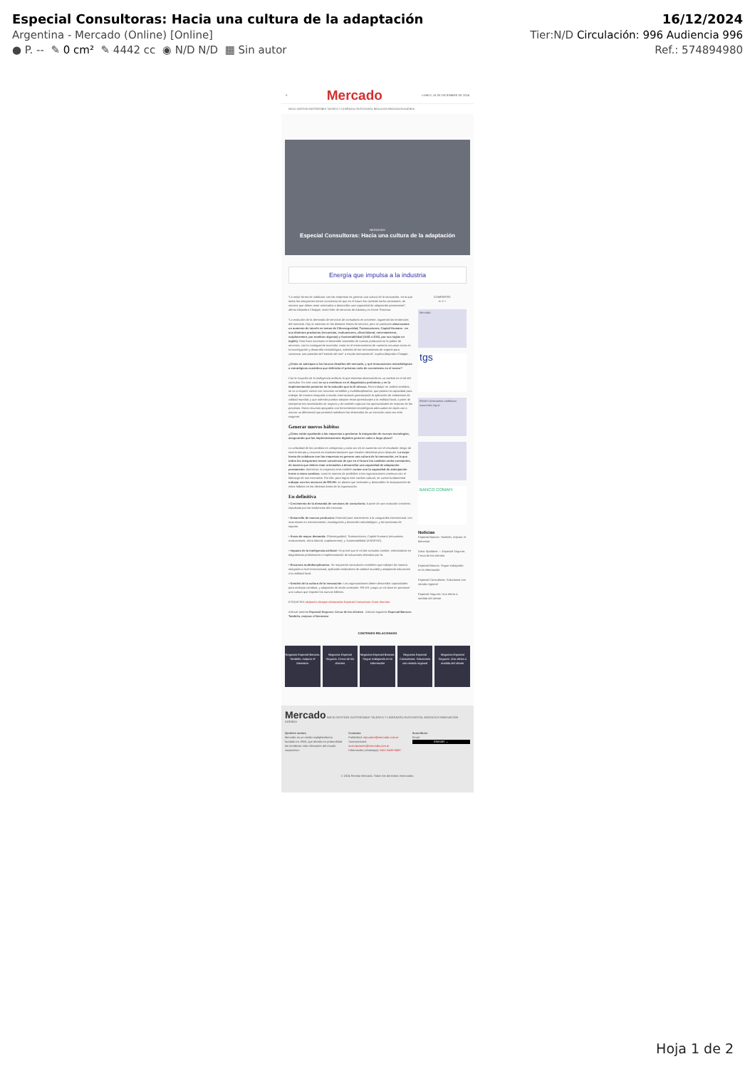Especial Consultoras: Hacia una cultura de la adaptación
Argentina - Mercado (Online) [Online]
● P. -- ✎ 0 cm² ✎ 4442 cc ◉ N/D N/D ▦ Sin autor
16/12/2024
Tier:N/D Circulación: 996 Audiencia 996
Ref.: 574894980
≡ Mercado LUNES, 16 DE DICIEMBRE DE 2024
INICIO GESTIÓN SUSTENTABLE TALENTO Y LIDERAZGO RUTA DIGITAL NEGOCIOS INNOVACIÓN AGENDA
NEGOCIOS
Especial Consultoras: Hacia una cultura de la adaptación
Energía que impulsa a la industria
“La mejor forma de colaborar con las empresas es generar una cultura de la innovación, en la que todos los integrantes tomen conciencia de que en el futuro los cambios serán constantes, de manera que deben estar orientados a desarrollar una capacidad de adaptación permanente”, afirma Alejandro Chiappe, socio líder de servicios de Advisory en Grant Thornton.
“La evolución de la demanda de servicios de consultoría es creciente, siguiendo las tendencias del mercado. Hoy la notamos en las distintas líneas de servicio, pero en particular observamos un aumento de interés en temas de Ciberseguridad, Transacciones, Capital Humano –en sus distintos productos (encuestas, evaluaciones, clima laboral, entrenamiento, outplacement, por nombrar algunas) y Sustentabilidad (ASG o ESG, por sus siglas en inglés). Esto hace necesario el desarrollo sostenido de nuevos productos en la paleta de servicios, con la consiguiente inversión, tanto en el entrenamiento de nuestros recursos como en la investigación y desarrollo metodológico, además de las herramientas de soporte para conservar una posición del “estado del arte” a escala internacional”, explica Alejandro Chiappe.
¿Cómo se anticipan a los futuros desafíos del mercado, y qué innovaciones metodológicas o estratégicas considera que definirán el próximo ciclo de crecimiento en el sector?
Con la irrupción de la inteligencia artificial, lo que estamos observando es un cambio en el rol del consultor. En este caso se va a reenfocar en el diagnóstico preliminar y en la implementación posterior de la solución que la IA ofrezca. Para trabajar en ambos sentidos, se va a requerir contar con recursos versátiles y multidisciplinarios, que posean la capacidad para trabajar de manera integrada a escala internacional garantizando la aplicación de estándares de calidad mundial, y que además puedan adaptar estos aprendizajes a la realidad local, a partir de interpretar las necesidades de negocio y de también capturar las oportunidades de mejoras de los procesos. Estos recursos apoyados con herramientas tecnológicas adecuadas sin duda van a marcar un diferencial que permitirá satisfacer las demandas de un mercado cada vez más exigente.
Generar nuevos hábitos
¿Cómo están ayudando a las empresas a gestionar la integración de nuevas tecnologías, asegurando que las implementaciones digitales generen valor a largo plazo?
La velocidad de los cambios es vertiginosa y cada vez irá en aumento con el resultante riesgo de invertir tiempo y recursos en implementaciones que resulten obsoletas poco después. La mejor forma de colaborar con las empresas es generar una cultura de la innovación, en la que todos los integrantes tomen conciencia de que en el futuro los cambios serán constantes, de manera que deben estar orientados a desarrollar una capacidad de adaptación permanente. Asimismo, la exigencia será también contar con la capacidad de anticipación frente a estos cambios, como la manera de posibilitar a las organizaciones continuar con el liderazgo de sus mercados. Por ello, para lograr este cambio cultural, se vuelve fundamental trabajar con los sectores de RR.HH. en planes que estimulen y desarrollen la incorporación de estos hábitos en las distintas áreas de la organización.
En definitiva
• Crecimiento de la demanda de servicios de consultoría: A partir de una evolución creciente, impulsada por las tendencias del mercado.
• Desarrollo de nuevos productos: Esencial para mantenerse a la vanguardia internacional, con inversiones en entrenamiento, investigación y desarrollo metodológico, y herramientas de soporte.
• Áreas de mayor demanda: Ciberseguridad, Transacciones, Capital Humano (encuestas, evaluaciones, clima laboral, outplacement), y Sustentabilidad (ASG/ESG).
• Impacto de la inteligencia artificial: Se prevé que el rol del consultor cambie, enfocándose en diagnósticos preliminares e implementación de soluciones ofrecidas por IA.
• Recursos multidisciplinarios: Se requerirán consultores versátiles que trabajen de manera integrada a nivel internacional, aplicando estándares de calidad mundial y adaptando soluciones a la realidad local.
• Gestión de la cultura de la innovación: Las organizaciones deben desarrollar capacidades para anticipar cambios, y adaptarse de modo constante. RR.HH. juega un rol clave en promover una cultura que impulse los nuevos hábitos.
ETIQUETAS alejandro chiappe destacadas Especial Consultoras Grant thornton
Artículo anterior Especial Seguros: Cerca de los clientes Artículo siguiente Especial Bancos: También, mejorar el bienestar
COMPARTIR:
in ✕ +
Mercado
tgs
IRAM Construimos confianza www.iram.org.ar
BANCO COMAFI
Noticias
Especial Bancos: También, mejorar el bienestar
Dario Spaldone — Especial Seguros: Cerca de los clientes
Especial Bancos: Seguir trabajando en la información
Especial Consultoras: Soluciones con mirada regional
Especial Seguros: Una oferta a medida del cliente
CONTENIDO RELACIONADO
Negocios Especial Bancos: También, mejorar el bienestar
Negocios Especial Seguros: Cerca de los clientes
Negocios Especial Bancos: Seguir trabajando en la información
Negocios Especial Consultoras: Soluciones con mirada regional
Negocios Especial Seguros: Una oferta a medida del cliente
Mercado INICIO GESTIÓN SUSTENTABLE TALENTO Y LIDERAZGO RUTA DIGITAL NEGOCIOS INNOVACIÓN AGENDA
Quiénes somos
Mercado es un medio multiplataforma fundado en 1969, que aborda en profundidad las temáticas más relevantes del mundo corporativo.
Contacto
Publicidad: mjourdan@mercado.com.ar
Suscripciones: suscripciones@mercado.com.ar
Información (whatsapp): 5411-6435-9400
Suscribirse
Email
ENVIAR →
© 2024 Revista Mercado. Todos los derechos reservados.
Hoja 1 de 2